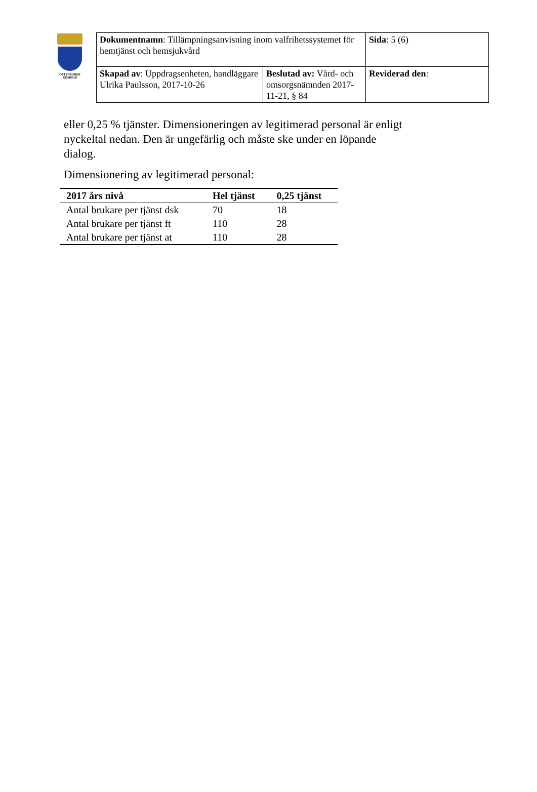ÖSTERSUNDS
KOMMUN
| Dokumentnamn : Tillämpningsanvisning inom valfrihetssystemet för hemtjänst och hemsjukvård | | Sida : 5 (6) |
| Skapad av : Uppdragsenheten, handläggare Ulrika Paulsson, 2017-10-26 | Beslutad av: Vård- och omsorgsnämnden 2017-11-21, § 84 | Reviderad den : |
eller 0,25 % tjänster. Dimensioneringen av legitimerad personal är enligt nyckeltal nedan. Den är ungefärlig och måste ske under en löpande dialog.
Dimensionering av legitimerad personal:
| 2017 års nivå | Hel tjänst | 0,25 tjänst |
| --- | --- | --- |
| Antal brukare per tjänst dsk | 70 | 18 |
| Antal brukare per tjänst ft | 110 | 28 |
| Antal brukare per tjänst at | 110 | 28 |